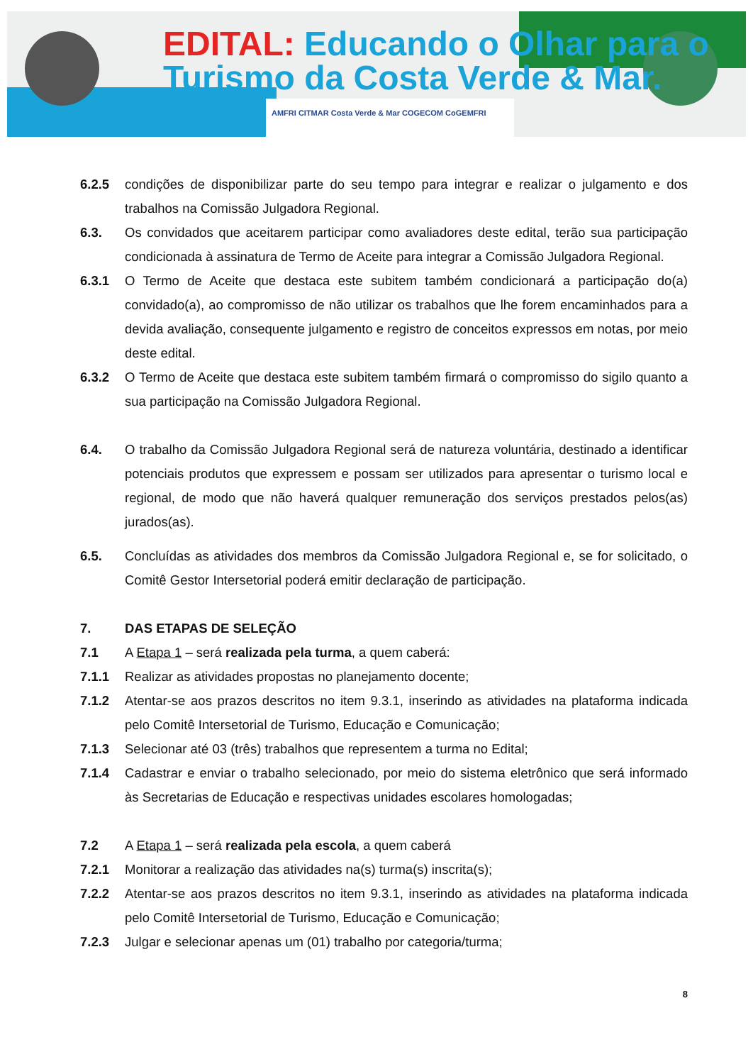EDITAL: Educando o Olhar para o
Turismo da Costa Verde & Mar.
AMFRI CITMAR Costa Verde & Mar COGECOM CoGEMFRI
6.2.5 condições de disponibilizar parte do seu tempo para integrar e realizar o julgamento e dos trabalhos na Comissão Julgadora Regional.
6.3. Os convidados que aceitarem participar como avaliadores deste edital, terão sua participação condicionada à assinatura de Termo de Aceite para integrar a Comissão Julgadora Regional.
6.3.1 O Termo de Aceite que destaca este subitem também condicionará a participação do(a) convidado(a), ao compromisso de não utilizar os trabalhos que lhe forem encaminhados para a devida avaliação, consequente julgamento e registro de conceitos expressos em notas, por meio deste edital.
6.3.2 O Termo de Aceite que destaca este subitem também firmará o compromisso do sigilo quanto a sua participação na Comissão Julgadora Regional.
6.4. O trabalho da Comissão Julgadora Regional será de natureza voluntária, destinado a identificar potenciais produtos que expressem e possam ser utilizados para apresentar o turismo local e regional, de modo que não haverá qualquer remuneração dos serviços prestados pelos(as) jurados(as).
6.5. Concluídas as atividades dos membros da Comissão Julgadora Regional e, se for solicitado, o Comitê Gestor Intersetorial poderá emitir declaração de participação.
7. DAS ETAPAS DE SELEÇÃO
7.1 A Etapa 1 – será realizada pela turma, a quem caberá:
7.1.1 Realizar as atividades propostas no planejamento docente;
7.1.2 Atentar-se aos prazos descritos no item 9.3.1, inserindo as atividades na plataforma indicada pelo Comitê Intersetorial de Turismo, Educação e Comunicação;
7.1.3 Selecionar até 03 (três) trabalhos que representem a turma no Edital;
7.1.4 Cadastrar e enviar o trabalho selecionado, por meio do sistema eletrônico que será informado às Secretarias de Educação e respectivas unidades escolares homologadas;
7.2 A Etapa 1 – será realizada pela escola, a quem caberá
7.2.1 Monitorar a realização das atividades na(s) turma(s) inscrita(s);
7.2.2 Atentar-se aos prazos descritos no item 9.3.1, inserindo as atividades na plataforma indicada pelo Comitê Intersetorial de Turismo, Educação e Comunicação;
7.2.3 Julgar e selecionar apenas um (01) trabalho por categoria/turma;
8